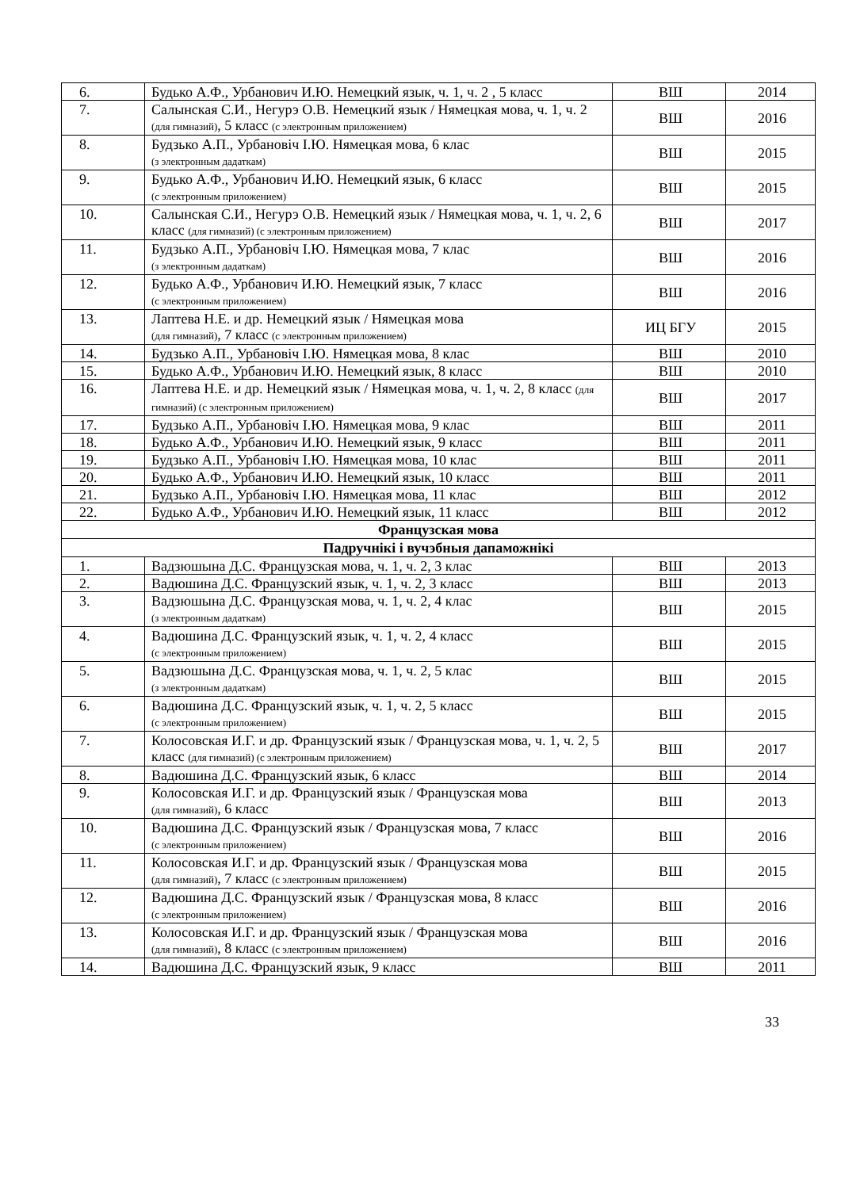| 6. | Будько А.Ф., Урбанович И.Ю. Немецкий язык, ч. 1, ч. 2 , 5 класс | ВШ | 2014 |
| 7. | Салынская С.И., Негурэ О.В. Немецкий язык / Нямецкая мова, ч. 1, ч. 2 (для гимназий) , 5 класс (с электронным приложением) | ВШ | 2016 |
| 8. | Будзько А.П., Урбановіч І.Ю. Нямецкая мова, 6 клас (з электронным дадаткам) | ВШ | 2015 |
| 9. | Будько А.Ф., Урбанович И.Ю. Немецкий язык, 6 класс (с электронным приложением) | ВШ | 2015 |
| 10. | Салынская С.И., Негурэ О.В. Немецкий язык / Нямецкая мова, ч. 1, ч. 2, 6 класс (для гимназий) (с электронным приложением) | ВШ | 2017 |
| 11. | Будзько А.П., Урбановіч І.Ю. Нямецкая мова, 7 клас (з электронным дадаткам) | ВШ | 2016 |
| 12. | Будько А.Ф., Урбанович И.Ю. Немецкий язык, 7 класс (с электронным приложением) | ВШ | 2016 |
| 13. | Лаптева Н.Е. и др. Немецкий язык / Нямецкая мова (для гимназий) , 7 класс (с электронным приложением) | ИЦ БГУ | 2015 |
| 14. | Будзько А.П., Урбановіч І.Ю. Нямецкая мова, 8 клас | ВШ | 2010 |
| 15. | Будько А.Ф., Урбанович И.Ю. Немецкий язык, 8 класс | ВШ | 2010 |
| 16. | Лаптева Н.Е. и др. Немецкий язык / Нямецкая мова, ч. 1, ч. 2, 8 класс (для гимназий) (с электронным приложением) | ВШ | 2017 |
| 17. | Будзько А.П., Урбановіч І.Ю. Нямецкая мова, 9 клас | ВШ | 2011 |
| 18. | Будько А.Ф., Урбанович И.Ю. Немецкий язык, 9 класс | ВШ | 2011 |
| 19. | Будзько А.П., Урбановіч І.Ю. Нямецкая мова, 10 клас | ВШ | 2011 |
| 20. | Будько А.Ф., Урбанович И.Ю. Немецкий язык, 10 класс | ВШ | 2011 |
| 21. | Будзько А.П., Урбановіч І.Ю. Нямецкая мова, 11 клас | ВШ | 2012 |
| 22. | Будько А.Ф., Урбанович И.Ю. Немецкий язык, 11 класс | ВШ | 2012 |
| Французская мова | | | |
| Падручнікі і вучэбныя дапаможнікі | | | |
| 1. | Вадзюшына Д.С. Французская мова, ч. 1, ч. 2, 3 клас | ВШ | 2013 |
| 2. | Вадюшина Д.С. Французский язык, ч. 1, ч. 2, 3 класс | ВШ | 2013 |
| 3. | Вадзюшына Д.С. Французская мова, ч. 1, ч. 2, 4 клас (з электронным дадаткам) | ВШ | 2015 |
| 4. | Вадюшина Д.С. Французский язык, ч. 1, ч. 2, 4 класс (с электронным приложением) | ВШ | 2015 |
| 5. | Вадзюшына Д.С. Французская мова, ч. 1, ч. 2, 5 клас (з электронным дадаткам) | ВШ | 2015 |
| 6. | Вадюшина Д.С. Французский язык, ч. 1, ч. 2, 5 класс (с электронным приложением) | ВШ | 2015 |
| 7. | Колосовская И.Г. и др. Французский язык / Французская мова, ч. 1, ч. 2, 5 класс (для гимназий) (с электронным приложением) | ВШ | 2017 |
| 8. | Вадюшина Д.С. Французский язык, 6 класс | ВШ | 2014 |
| 9. | Колосовская И.Г. и др. Французский язык / Французская мова (для гимназий) , 6 класс | ВШ | 2013 |
| 10. | Вадюшина Д.С. Французский язык / Французская мова, 7 класс (с электронным приложением) | ВШ | 2016 |
| 11. | Колосовская И.Г. и др. Французский язык / Французская мова (для гимназий) , 7 класс (с электронным приложением) | ВШ | 2015 |
| 12. | Вадюшина Д.С. Французский язык / Французская мова, 8 класс (с электронным приложением) | ВШ | 2016 |
| 13. | Колосовская И.Г. и др. Французский язык / Французская мова (для гимназий) , 8 класс (с электронным приложением) | ВШ | 2016 |
| 14. | Вадюшина Д.С. Французский язык, 9 класс | ВШ | 2011 |
33